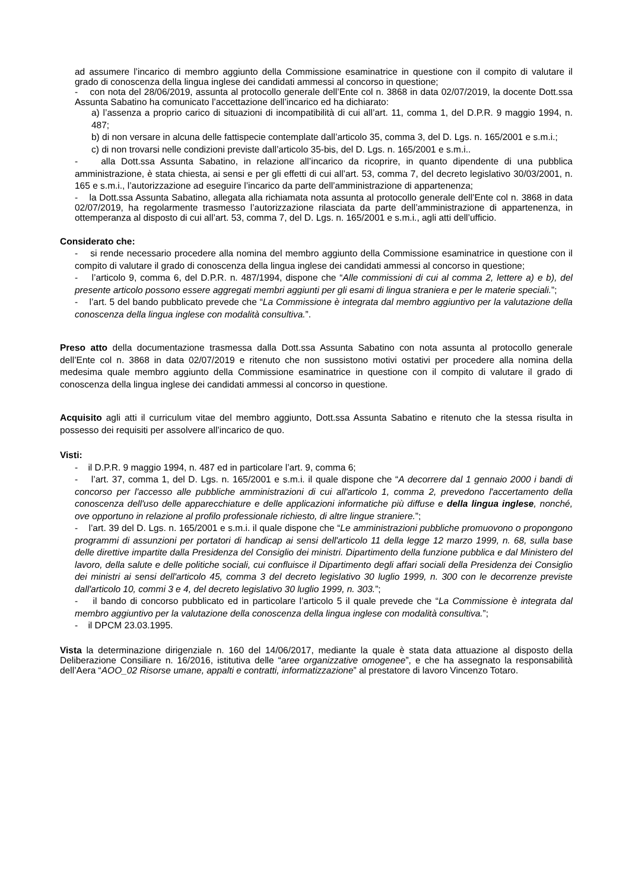ad assumere l’incarico di membro aggiunto della Commissione esaminatrice in questione con il compito di valutare il grado di conoscenza della lingua inglese dei candidati ammessi al concorso in questione;
- con nota del 28/06/2019, assunta al protocollo generale dell’Ente col n. 3868 in data 02/07/2019, la docente Dott.ssa Assunta Sabatino ha comunicato l’accettazione dell’incarico ed ha dichiarato:
a) l’assenza a proprio carico di situazioni di incompatibilità di cui all’art. 11, comma 1, del D.P.R. 9 maggio 1994, n. 487;
b) di non versare in alcuna delle fattispecie contemplate dall’articolo 35, comma 3, del D. Lgs. n. 165/2001 e s.m.i.;
c) di non trovarsi nelle condizioni previste dall’articolo 35-bis, del D. Lgs. n. 165/2001 e s.m.i..
- alla Dott.ssa Assunta Sabatino, in relazione all’incarico da ricoprire, in quanto dipendente di una pubblica amministrazione, è stata chiesta, ai sensi e per gli effetti di cui all’art. 53, comma 7, del decreto legislativo 30/03/2001, n. 165 e s.m.i., l’autorizzazione ad eseguire l’incarico da parte dell’amministrazione di appartenenza;
- la Dott.ssa Assunta Sabatino, allegata alla richiamata nota assunta al protocollo generale dell’Ente col n. 3868 in data 02/07/2019, ha regolarmente trasmesso l’autorizzazione rilasciata da parte dell’amministrazione di appartenenza, in ottemperanza al disposto di cui all’art. 53, comma 7, del D. Lgs. n. 165/2001 e s.m.i., agli atti dell’ufficio.
Considerato che:
- si rende necessario procedere alla nomina del membro aggiunto della Commissione esaminatrice in questione con il compito di valutare il grado di conoscenza della lingua inglese dei candidati ammessi al concorso in questione;
- l’articolo 9, comma 6, del D.P.R. n. 487/1994, dispone che “Alle commissioni di cui al comma 2, lettere a) e b), del presente articolo possono essere aggregati membri aggiunti per gli esami di lingua straniera e per le materie speciali.”;
- l’art. 5 del bando pubblicato prevede che “La Commissione è integrata dal membro aggiuntivo per la valutazione della conoscenza della lingua inglese con modalità consultiva.”.
Preso atto della documentazione trasmessa dalla Dott.ssa Assunta Sabatino con nota assunta al protocollo generale dell’Ente col n. 3868 in data 02/07/2019 e ritenuto che non sussistono motivi ostativi per procedere alla nomina della medesima quale membro aggiunto della Commissione esaminatrice in questione con il compito di valutare il grado di conoscenza della lingua inglese dei candidati ammessi al concorso in questione.
Acquisito agli atti il curriculum vitae del membro aggiunto, Dott.ssa Assunta Sabatino e ritenuto che la stessa risulta in possesso dei requisiti per assolvere all’incarico de quo.
Visti:
- il D.P.R. 9 maggio 1994, n. 487 ed in particolare l’art. 9, comma 6;
- l’art. 37, comma 1, del D. Lgs. n. 165/2001 e s.m.i. il quale dispone che “A decorrere dal 1 gennaio 2000 i bandi di concorso per l'accesso alle pubbliche amministrazioni di cui all'articolo 1, comma 2, prevedono l'accertamento della conoscenza dell'uso delle apparecchiature e delle applicazioni informatiche più diffuse e della lingua inglese, nonché, ove opportuno in relazione al profilo professionale richiesto, di altre lingue straniere.”;
- l’art. 39 del D. Lgs. n. 165/2001 e s.m.i. il quale dispone che “Le amministrazioni pubbliche promuovono o propongono programmi di assunzioni per portatori di handicap ai sensi dell'articolo 11 della legge 12 marzo 1999, n. 68, sulla base delle direttive impartite dalla Presidenza del Consiglio dei ministri. Dipartimento della funzione pubblica e dal Ministero del lavoro, della salute e delle politiche sociali, cui confluisce il Dipartimento degli affari sociali della Presidenza dei Consiglio dei ministri ai sensi dell'articolo 45, comma 3 del decreto legislativo 30 luglio 1999, n. 300 con le decorrenze previste dall'articolo 10, commi 3 e 4, del decreto legislativo 30 luglio 1999, n. 303.”;
- il bando di concorso pubblicato ed in particolare l’articolo 5 il quale prevede che “La Commissione è integrata dal membro aggiuntivo per la valutazione della conoscenza della lingua inglese con modalità consultiva.”;
- il DPCM 23.03.1995.
Vista la determinazione dirigenziale n. 160 del 14/06/2017, mediante la quale è stata data attuazione al disposto della Deliberazione Consiliare n. 16/2016, istitutiva delle “aree organizzative omogenee”, e che ha assegnato la responsabilità dell’Aera “AOO_02 Risorse umane, appalti e contratti, informatizzazione” al prestatore di lavoro Vincenzo Totaro.